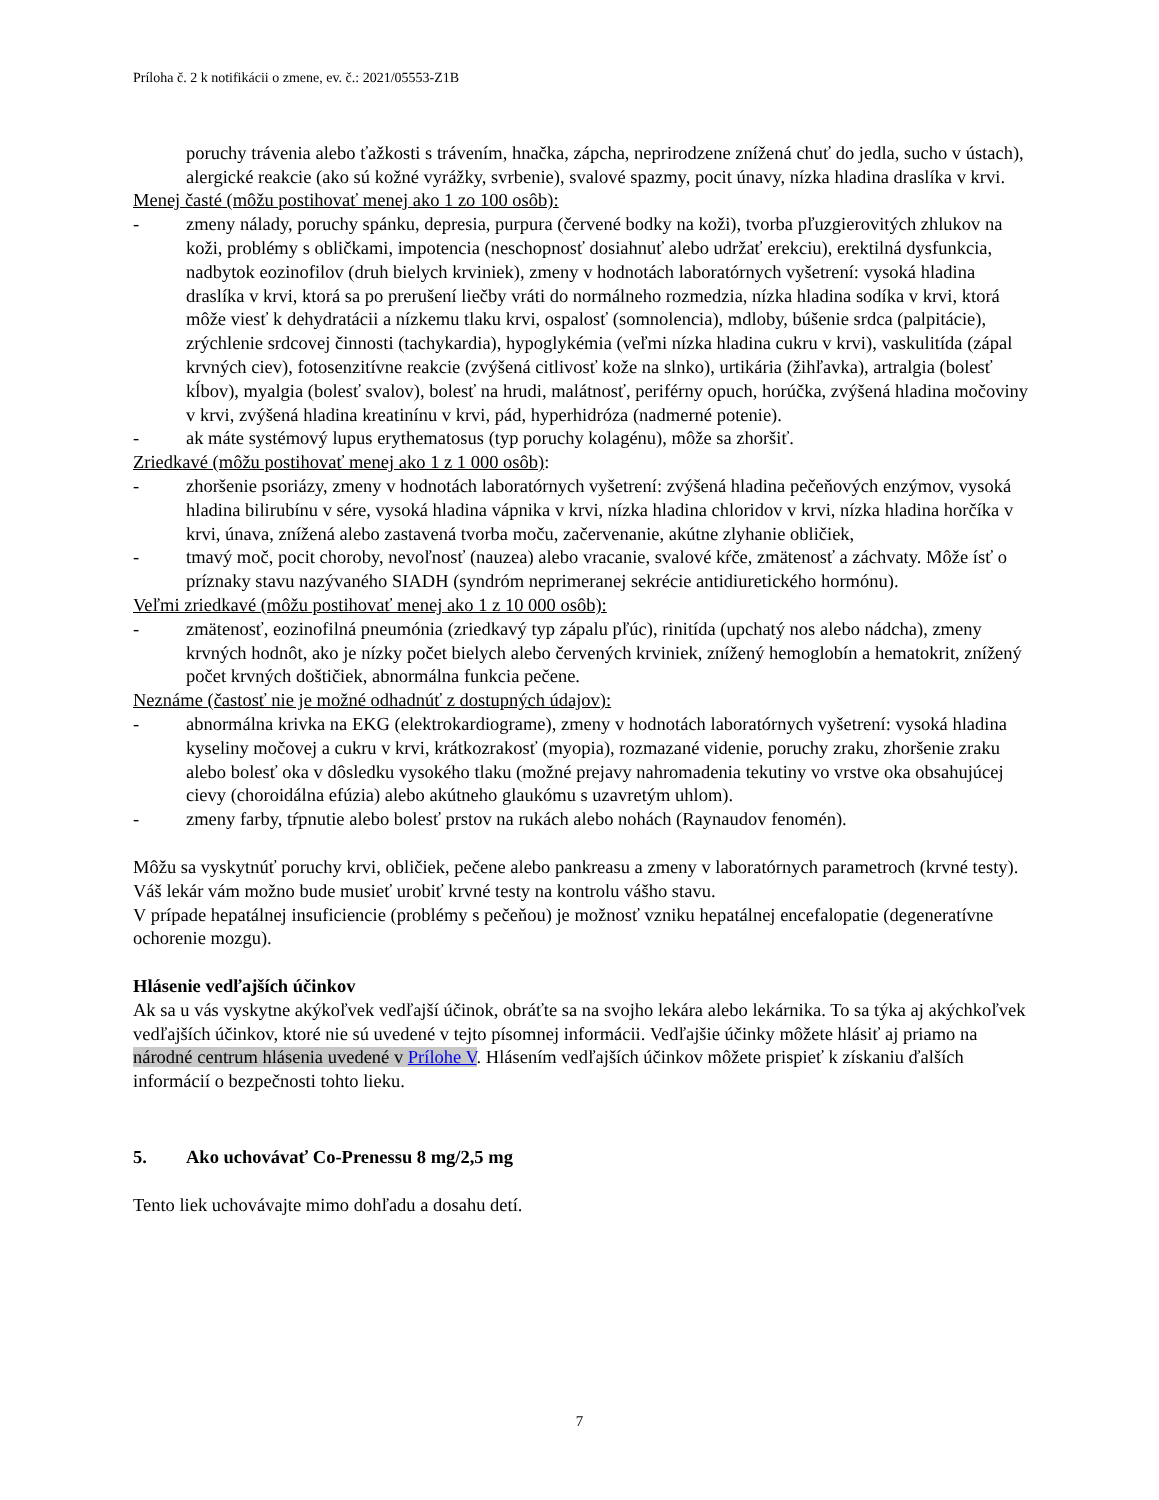Príloha č. 2 k notifikácii o zmene, ev. č.: 2021/05553-Z1B
poruchy trávenia alebo ťažkosti s trávením, hnačka, zápcha, neprirodzene znížená chuť do jedla, sucho v ústach), alergické reakcie (ako sú kožné vyrážky, svrbenie), svalové spazmy, pocit únavy, nízka hladina draslíka v krvi.
Menej časté (môžu postihovať menej ako 1 zo 100 osôb):
- zmeny nálady, poruchy spánku, depresia, purpura (červené bodky na koži), tvorba pľuzgierovitých zhlukov na koži, problémy s obličkami, impotencia (neschopnosť dosiahnuť alebo udržať erekciu), erektilná dysfunkcia, nadbytok eozinofilov (druh bielych krviniek), zmeny v hodnotách laboratórnych vyšetrení: vysoká hladina draslíka v krvi, ktorá sa po prerušení liečby vráti do normálneho rozmedzia, nízka hladina sodíka v krvi, ktorá môže viesť k dehydratácii a nízkemu tlaku krvi, ospalosť (somnolencia), mdloby, búšenie srdca (palpitácie), zrýchlenie srdcovej činnosti (tachykardia), hypoglykémia (veľmi nízka hladina cukru v krvi), vaskulitída (zápal krvných ciev), fotosenzitívne reakcie (zvýšená citlivosť kože na slnko), urtikária (žihľavka), artralgia (bolesť kĺbov), myalgia (bolesť svalov), bolesť na hrudi, malátnosť, periférny opuch, horúčka, zvýšená hladina močoviny v krvi, zvýšená hladina kreatinínu v krvi, pád, hyperhidróza (nadmerné potenie).
- ak máte systémový lupus erythematosus (typ poruchy kolagénu), môže sa zhoršiť.
Zriedkavé (môžu postihovať menej ako 1 z 1 000 osôb):
- zhoršenie psoriázy, zmeny v hodnotách laboratórnych vyšetrení: zvýšená hladina pečeňových enzýmov, vysoká hladina bilirubínu v sére, vysoká hladina vápnika v krvi, nízka hladina chloridov v krvi, nízka hladina horčíka v krvi, únava, znížená alebo zastavená tvorba moču, začervenanie, akútne zlyhanie obličiek,
- tmavý moč, pocit choroby, nevoľnosť (nauzea) alebo vracanie, svalové kŕče, zmätenosť a záchvaty. Môže ísť o príznaky stavu nazývaného SIADH (syndróm neprimeranej sekrécie antidiuretického hormónu).
Veľmi zriedkavé (môžu postihovať menej ako 1 z 10 000 osôb):
- zmätenosť, eozinofilná pneumónia (zriedkavý typ zápalu pľúc), rinitída (upchatý nos alebo nádcha), zmeny krvných hodnôt, ako je nízky počet bielych alebo červených krviniek, znížený hemoglobín a hematokrit, znížený počet krvných doštičiek, abnormálna funkcia pečene.
Neznáme (častosť nie je možné odhadnúť z dostupných údajov):
- abnormálna krivka na EKG (elektrokardiograme), zmeny v hodnotách laboratórnych vyšetrení: vysoká hladina kyseliny močovej a cukru v krvi, krátkozrakosť (myopia), rozmazané videnie, poruchy zraku, zhoršenie zraku alebo bolesť oka v dôsledku vysokého tlaku (možné prejavy nahromadenia tekutiny vo vrstve oka obsahujúcej cievy (choroidálna efúzia) alebo akútneho glaukómu s uzavretým uhlom).
- zmeny farby, tŕpnutie alebo bolesť prstov na rukách alebo nohách (Raynaudov fenomén).
Môžu sa vyskytnúť poruchy krvi, obličiek, pečene alebo pankreasu a zmeny v laboratórnych parametroch (krvné testy). Váš lekár vám možno bude musieť urobiť krvné testy na kontrolu vášho stavu.
V prípade hepatálnej insuficiencie (problémy s pečeňou) je možnosť vzniku hepatálnej encefalopatie (degeneratívne ochorenie mozgu).
Hlásenie vedľajších účinkov
Ak sa u vás vyskytne akýkoľvek vedľajší účinok, obráťte sa na svojho lekára alebo lekárnika. To sa týka aj akýchkoľvek vedľajších účinkov, ktoré nie sú uvedené v tejto písomnej informácii. Vedľajšie účinky môžete hlásiť aj priamo na národné centrum hlásenia uvedené v Prílohe V. Hlásením vedľajších účinkov môžete prispieť k získaniu ďalších informácií o bezpečnosti tohto lieku.
5. Ako uchovávať Co-Prenessu 8 mg/2,5 mg
Tento liek uchovávajte mimo dohľadu a dosahu detí.
7